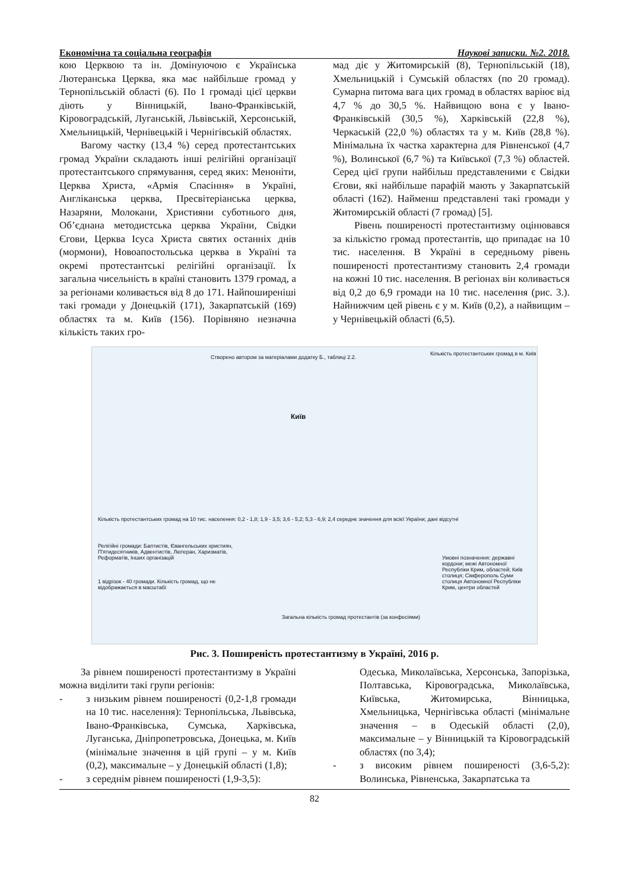Економічна та соціальна географія Наукові записки. №2. 2018.
кою Церквою та ін. Домінуючою є Українська Лютеранська Церква, яка має найбільше громад у Тернопільській області (6). По 1 громаді цієї церкви діють у Вінницькій, Івано-Франківській, Кіровоградській, Луганській, Львівській, Херсонській, Хмельницькій, Чернівецькій і Чернігівській областях.
Вагому частку (13,4 %) серед протестантських громад України складають інші релігійні організації протестантського спрямування, серед яких: Меноніти, Церква Христа, «Армія Спасіння» в Україні, Англіканська церква, Пресвітеріанська церква, Назаряни, Молокани, Християни суботнього дня, Об’єднана методистська церква України, Свідки Єгови, Церква Ісуса Христа святих останніх днів (мормони), Новоапостольська церква в Україні та окремі протестантські релігійні організації. Їх загальна чисельність в країні становить 1379 громад, а за регіонами коливається від 8 до 171. Найпоширеніші такі громади у Донецькій (171), Закарпатській (169) областях та м. Київ (156). Порівняно незначна кількість таких гро-
мад діє у Житомирській (8), Тернопільській (18), Хмельницькій і Сумській областях (по 20 громад). Сумарна питома вага цих громад в областях варіює від 4,7 % до 30,5 %. Найвищою вона є у Івано-Франківській (30,5 %), Харківській (22,8 %), Черкаській (22,0 %) областях та у м. Київ (28,8 %). Мінімальна їх частка характерна для Рівненської (4,7 %), Волинської (6,7 %) та Київської (7,3 %) областей. Серед цієї групи найбільш представленими є Свідки Єгови, які найбільше парафій мають у Закарпатській області (162). Найменш представлені такі громади у Житомирській області (7 громад) [5].
Рівень поширеності протестантизму оцінювався за кількістю громад протестантів, що припадає на 10 тис. населення. В Україні в середньому рівень поширеності протестантизму становить 2,4 громади на кожні 10 тис. населення. В регіонах він коливається від 0,2 до 6,9 громади на 10 тис. населення (рис. 3.). Найнижчим цей рівень є у м. Київ (0,2), а найвищим – у Чернівецькій області (6,5).
Створено автором за матеріалами додатку Б., таблиці 2.2.
Кількість протестантських громад в м. Київ
Київ
Кількість протестантських громад на 10 тис. населення: 0,2 - 1,8; 1,9 - 3,5; 3,6 - 5,2; 5,3 - 6,9; 2,4 середнє значення для всієї України; дані відсутні
Релігійні громади: Баптистів, Євангельських християн, П'ятидесятників, Адвентистів, Лютеран, Харизматів, Реформатів, Інших організацій
1 відрізок - 40 громади. Кількість громад, що не відображається в масштабі
Загальна кількість громад протестантів (за конфесіями)
Умовні позначення: державні кордони; межі Автономної Республіки Крим, областей; Київ столиця; Сімферополь Суми столиця Автономної Республіки Крим, центри областей
Рис. 3. Поширеність протестантизму в Україні, 2016 р.
За рівнем поширеності протестантизму в Україні можна виділити такі групи регіонів:
- з низьким рівнем поширеності (0,2-1,8 громади на 10 тис. населення): Тернопільська, Львівська, Івано-Франківська, Сумська, Харківська, Луганська, Дніпропетровська, Донецька, м. Київ (мінімальне значення в цій групі – у м. Київ (0,2), максимальне – у Донецькій області (1,8);
- з середнім рівнем поширеності (1,9-3,5):
Одеська, Миколаївська, Херсонська, Запорізька, Полтавська, Кіровоградська, Миколаївська, Київська, Житомирська, Вінницька, Хмельницька, Чернігівська області (мінімальне значення – в Одеській області (2,0), максимальне – у Вінницькій та Кіровоградській областях (по 3,4);
- з високим рівнем поширеності (3,6-5,2): Волинська, Рівненська, Закарпатська та
82